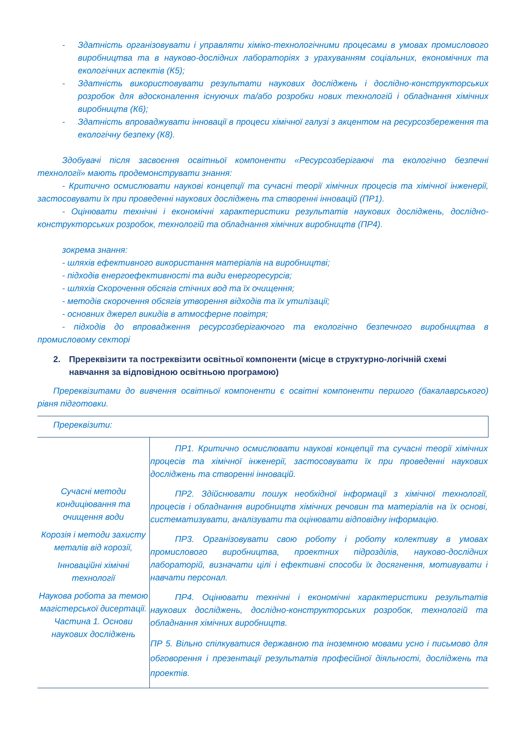- Здатність організовувати і управляти хіміко-технологічними процесами в умовах промислового виробництва та в науково-дослідних лабораторіях з урахуванням соціальних, економічних та екологічних аспектів (К5);
- Здатність використовувати результати наукових досліджень і дослідно-конструкторських розробок для вдосконалення існуючих та/або розробки нових технологій і обладнання хімічних виробництв (К6);
- Здатність впроваджувати інновації в процеси хімічної галузі з акцентом на ресурсозбереження та екологічну безпеку (К8).
Здобувачі після засвоєння освітньої компоненти «Ресурсозберігаючі та екологічно безпечні технології» мають продемонструвати знання:
- Критично осмислювати наукові концепції та сучасні теорії хімічних процесів та хімічної інженерії, застосовувати їх при проведенні наукових досліджень та створенні інновацій (ПР1).
- Оцінювати технічні і економічні характеристики результатів наукових досліджень, дослідно-конструкторських розробок, технологій та обладнання хімічних виробництв (ПР4).
зокрема знання:
- шляхів ефективного використання матеріалів на виробництві;
- підходів енергоефективності та види енергоресурсів;
- шляхів Скорочення обсягів стічних вод та їх очищення;
- методів скорочення обсягів утворення відходів та їх утилізації;
- основних джерел викидів в атмосферне повітря;
- підходів до впровадження ресурсозберігаючого та екологічно безпечного виробництва в промисловому секторі
2. Пререквізити та постреквізити освітньої компоненти (місце в структурно-логічній схемі навчання за відповідною освітньою програмою)
Пререквізитами до вивчення освітньої компоненти є освітні компоненти першого (бакалаврського) рівня підготовки.
| Пререквізити: | |
| Сучасні методи кондиціювання та очищення води Корозія і методи захисту металів від корозії, Інноваційні хімічні технології Наукова робота за темою магістерської дисертації. Частина 1. Основи наукових досліджень | ПР1. Критично осмислювати наукові концепції та сучасні теорії хімічних процесів та хімічної інженерії, застосовувати їх при проведенні наукових досліджень та створенні інновацій. ПР2. Здійснювати пошук необхідної інформації з хімічної технології, процесів і обладнання виробництв хімічних речовин та матеріалів на їх основі, систематизувати, аналізувати та оцінювати відповідну інформацію. ПР3. Організовувати свою роботу і роботу колективу в умовах промислового виробництва, проектних підрозділів, науково-дослідних лабораторій, визначати цілі і ефективні способи їх досягнення, мотивувати і навчати персонал. ПР4. Оцінювати технічні і економічні характеристики результатів наукових досліджень, дослідно-конструкторських розробок, технологій та обладнання хімічних виробництв. ПР 5. Вільно спілкуватися державною та іноземною мовами усно і письмово для обговорення і презентації результатів професійної діяльності, досліджень та проектів. |